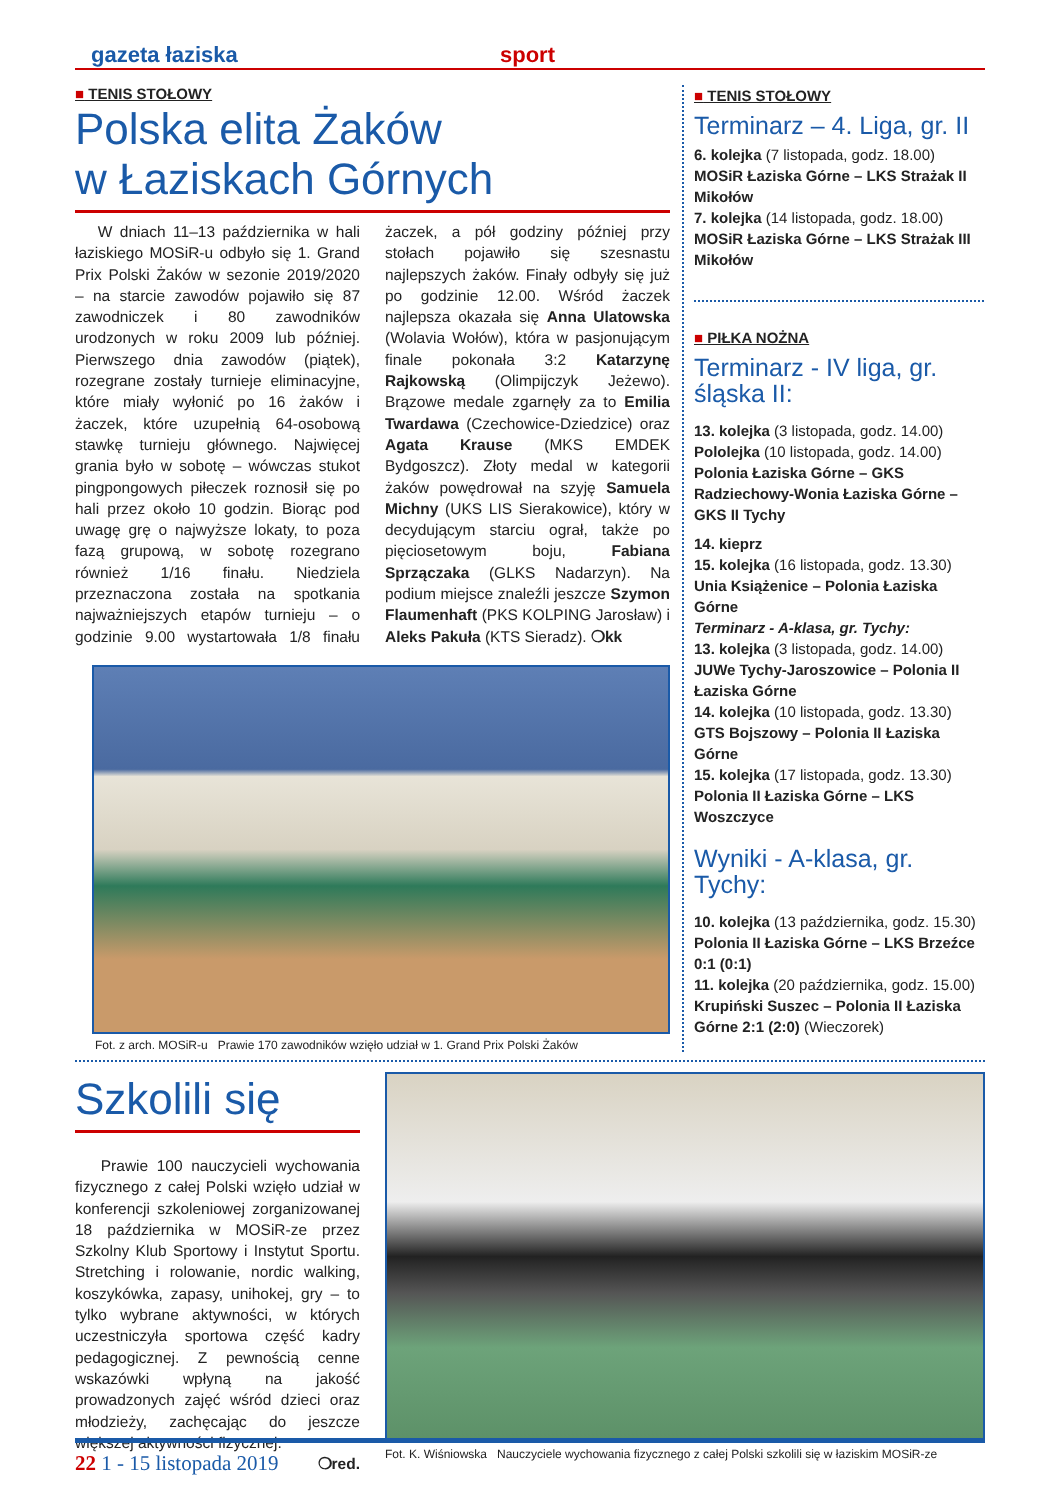gazeta łaziska sport
■ TENIS STOŁOWY
Polska elita Żaków
w Łaziskach Górnych
W dniach 11–13 października w hali łaziskiego MOSiR-u odbyło się 1. Grand Prix Polski Żaków w sezonie 2019/2020 – na starcie zawodów pojawiło się 87 zawodniczek i 80 zawodników urodzonych w roku 2009 lub później. Pierwszego dnia zawodów (piątek), rozegrane zostały turnieje eliminacyjne, które miały wyłonić po 16 żaków i żaczek, które uzupełnią 64-osobową stawkę turnieju głównego. Najwięcej grania było w sobotę – wówczas stukot pingpongowych piłeczek roznosił się po hali przez około 10 godzin. Biorąc pod uwagę grę o najwyższe lokaty, to poza fazą grupową, w sobotę rozegrano również 1/16 finału. Niedziela przeznaczona została na spotkania najważniejszych etapów turnieju – o godzinie 9.00 wystartowała 1/8 finału żaczek, a pół godziny później przy stołach pojawiło się szesnastu najlepszych żaków. Finały odbyły się już po godzinie 12.00. Wśród żaczek najlepsza okazała się Anna Ulatowska (Wolavia Wołów), która w pasjonującym finale pokonała 3:2 Katarzynę Rajkowską (Olimpijczyk Jeżewo). Brązowe medale zgarnęły za to Emilia Twardawa (Czechowice-Dziedzice) oraz Agata Krause (MKS EMDEK Bydgoszcz). Złoty medal w kategorii żaków powędrował na szyję Samuela Michny (UKS LIS Sierakowice), który w decydującym starciu ograł, także po pięciosetowym boju, Fabiana Sprzączaka (GLKS Nadarzyn). Na podium miejsce znaleźli jeszcze Szymon Flaumenhaft (PKS KOLPING Jarosław) i Aleks Pakuła (KTS Sieradz). ❍kk
Fot. z arch. MOSiR-u Prawie 170 zawodników wzięło udział w 1. Grand Prix Polski Żaków
■ TENIS STOŁOWY
Terminarz – 4. Liga, gr. II
6. kolejka (7 listopada, godz. 18.00)
MOSiR Łaziska Górne – LKS Strażak II Mikołów
7. kolejka (14 listopada, godz. 18.00)
MOSiR Łaziska Górne – LKS Strażak III Mikołów
■ PIŁKA NOŻNA
Terminarz - IV liga, gr. śląska II:
13. kolejka (3 listopada, godz. 14.00)
Pololejka (10 listopada, godz. 14.00)
Polonia Łaziska Górne – GKS Radziechowy-Wonia Łaziska Górne – GKS II Tychy
14. kieprz
15. kolejka (16 listopada, godz. 13.30)
Unia Książenice – Polonia Łaziska Górne
Terminarz - A-klasa, gr. Tychy:
13. kolejka (3 listopada, godz. 14.00)
JUWe Tychy-Jaroszowice – Polonia II Łaziska Górne
14. kolejka (10 listopada, godz. 13.30)
GTS Bojszowy – Polonia II Łaziska Górne
15. kolejka (17 listopada, godz. 13.30)
Polonia II Łaziska Górne – LKS Woszczyce
Wyniki - A-klasa, gr. Tychy:
10. kolejka (13 października, godz. 15.30)
Polonia II Łaziska Górne – LKS Brzeźce 0:1 (0:1)
11. kolejka (20 października, godz. 15.00)
Krupiński Suszec – Polonia II Łaziska Górne 2:1 (2:0) (Wieczorek)
Szkolili się
Prawie 100 nauczycieli wychowania fizycznego z całej Polski wzięło udział w konferencji szkoleniowej zorganizowanej 18 października w MOSiR-ze przez Szkolny Klub Sportowy i Instytut Sportu. Stretching i rolowanie, nordic walking, koszykówka, zapasy, unihokej, gry – to tylko wybrane aktywności, w których uczestniczyła sportowa część kadry pedagogicznej. Z pewnością cenne wskazówki wpłyną na jakość prowadzonych zajęć wśród dzieci oraz młodzieży, zachęcając do jeszcze większej aktywności fizycznej.
❍red.
Fot. K. Wiśniowska Nauczyciele wychowania fizycznego z całej Polski szkolili się w łaziskim MOSiR-ze
22 1 - 15 listopada 2019